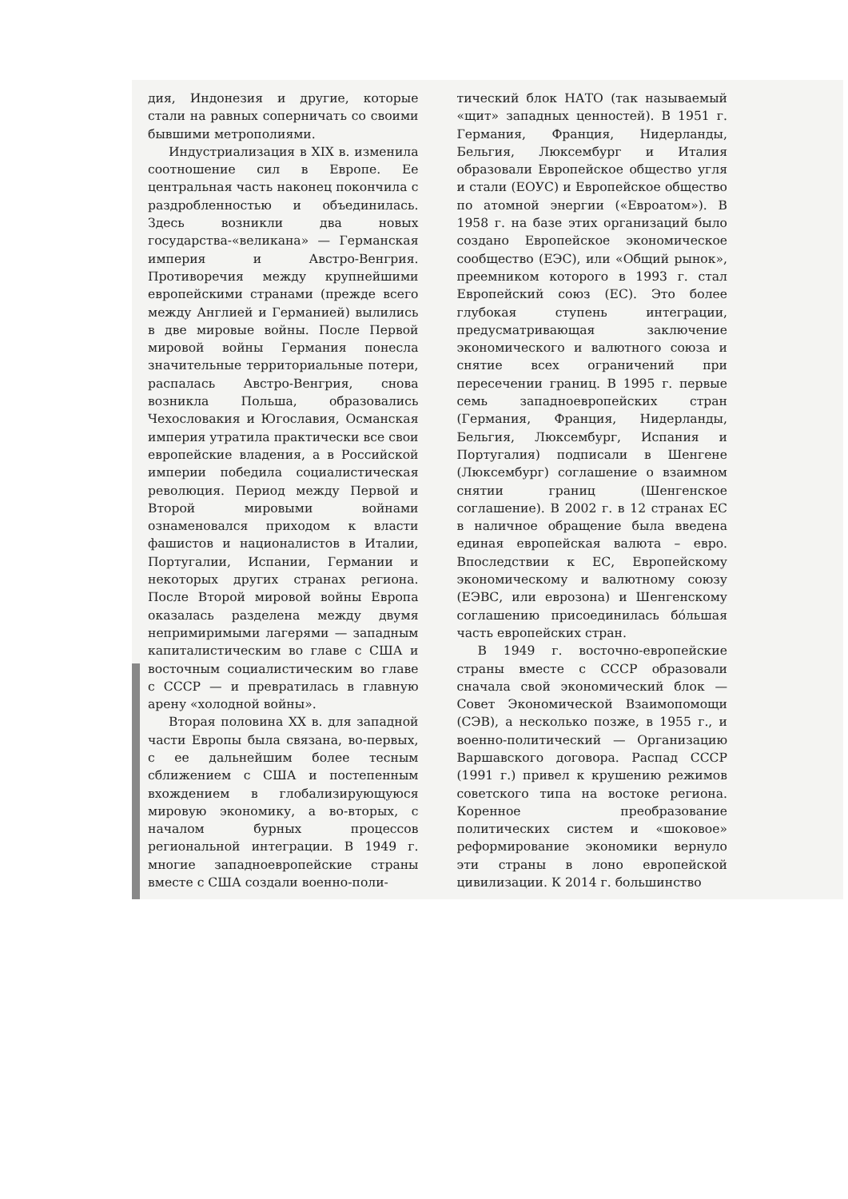дия, Индонезия и другие, которые стали на равных соперничать со своими бывшими метрополиями.
Индустриализация в XIX в. изменила соотношение сил в Европе. Ее центральная часть наконец покончила с раздробленностью и объединилась. Здесь возникли два новых государства-«великана» — Германская империя и Австро-Венгрия. Противоречия между крупнейшими европейскими странами (прежде всего между Англией и Германией) вылились в две мировые войны. После Первой мировой войны Германия понесла значительные территориальные потери, распалась Австро-Венгрия, снова возникла Польша, образовались Чехословакия и Югославия, Османская империя утратила практически все свои европейские владения, а в Российской империи победила социалистическая революция. Период между Первой и Второй мировыми войнами ознаменовался приходом к власти фашистов и националистов в Италии, Португалии, Испании, Германии и некоторых других странах региона. После Второй мировой войны Европа оказалась разделена между двумя непримиримыми лагерями — западным капиталистическим во главе с США и восточным социалистическим во главе с СССР — и превратилась в главную арену «холодной войны».
Вторая половина XX в. для западной части Европы была связана, во-первых, с ее дальнейшим более тесным сближением с США и постепенным вхождением в глобализирующуюся мировую экономику, а во-вторых, с началом бурных процессов региональной интеграции. В 1949 г. многие западноевропейские страны вместе с США создали военно-поли-
тический блок НАТО (так называемый «щит» западных ценностей). В 1951 г. Германия, Франция, Нидерланды, Бельгия, Люксембург и Италия образовали Европейское общество угля и стали (ЕОУС) и Европейское общество по атомной энергии («Евроатом»). В 1958 г. на базе этих организаций было создано Европейское экономическое сообщество (ЕЭС), или «Общий рынок», преемником которого в 1993 г. стал Европейский союз (ЕС). Это более глубокая ступень интеграции, предусматривающая заключение экономического и валютного союза и снятие всех ограничений при пересечении границ. В 1995 г. первые семь западноевропейских стран (Германия, Франция, Нидерланды, Бельгия, Люксембург, Испания и Португалия) подписали в Шенгене (Люксембург) соглашение о взаимном снятии границ (Шенгенское соглашение). В 2002 г. в 12 странах ЕС в наличное обращение была введена единая европейская валюта – евро. Впоследствии к ЕС, Европейскому экономическому и валютному союзу (ЕЭВС, или еврозона) и Шенгенскому соглашению присоединилась бóльшая часть европейских стран.
В 1949 г. восточно-европейские страны вместе с СССР образовали сначала свой экономический блок — Совет Экономической Взаимопомощи (СЭВ), а несколько позже, в 1955 г., и военно-политический — Организацию Варшавского договора. Распад СССР (1991 г.) привел к крушению режимов советского типа на востоке региона. Коренное преобразование политических систем и «шоковое» реформирование экономики вернуло эти страны в лоно европейской цивилизации. К 2014 г. большинство